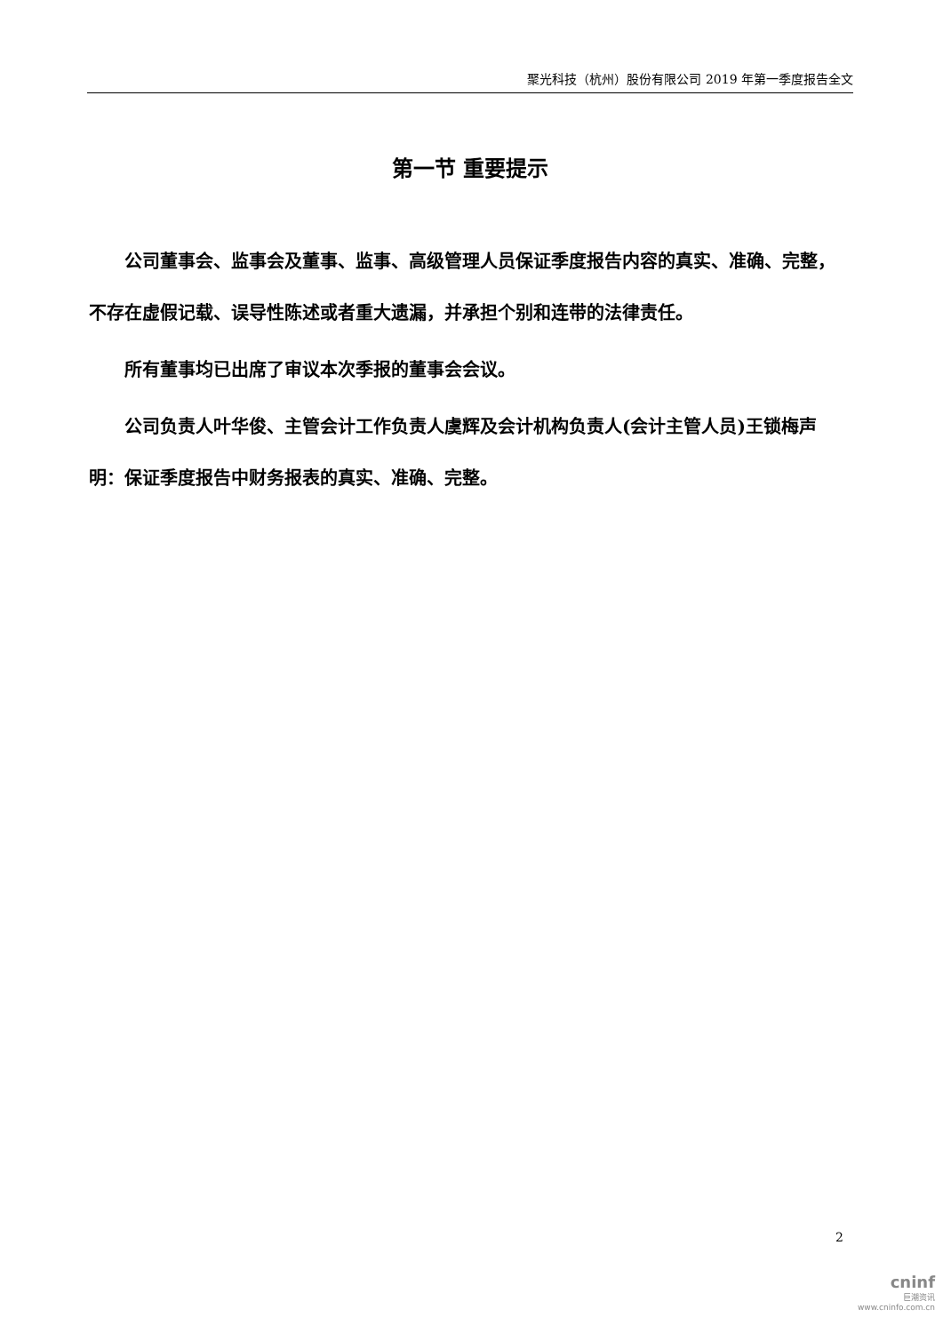聚光科技（杭州）股份有限公司 2019 年第一季度报告全文
第一节 重要提示
公司董事会、监事会及董事、监事、高级管理人员保证季度报告内容的真实、准确、完整，不存在虚假记载、误导性陈述或者重大遗漏，并承担个别和连带的法律责任。
所有董事均已出席了审议本次季报的董事会会议。
公司负责人叶华俊、主管会计工作负责人虞辉及会计机构负责人(会计主管人员)王锁梅声明：保证季度报告中财务报表的真实、准确、完整。
2
cninf
巨潮资讯
www.cninfo.com.cn